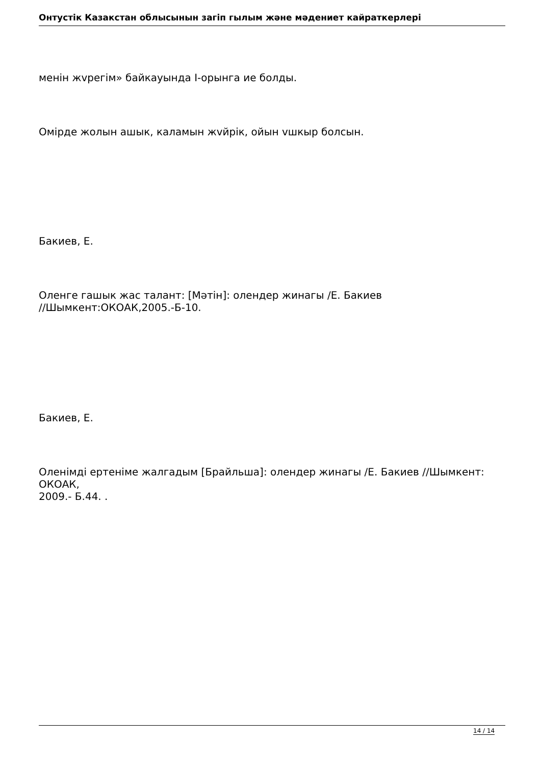Онтустік Казакстан облысынын загіп гылым жəне мəдениет кайраткерлері
менін жvрегім» байкауында I-орынга ие болды.
Омірде жолын ашык, каламын жvйрік, ойын vшкыр болсын.
Бакиев, Е.
Оленге гашык жас талант: [Мəтін]: олендер жинагы /Е. Бакиев
//Шымкент:ОКОАК,2005.-Б-10.
Бакиев, Е.
Оленімді ертеніме жалгадым [Брайльша]: олендер жинагы /Е. Бакиев //Шымкент: ОКОАК,
2009.- Б.44. .
14 / 14